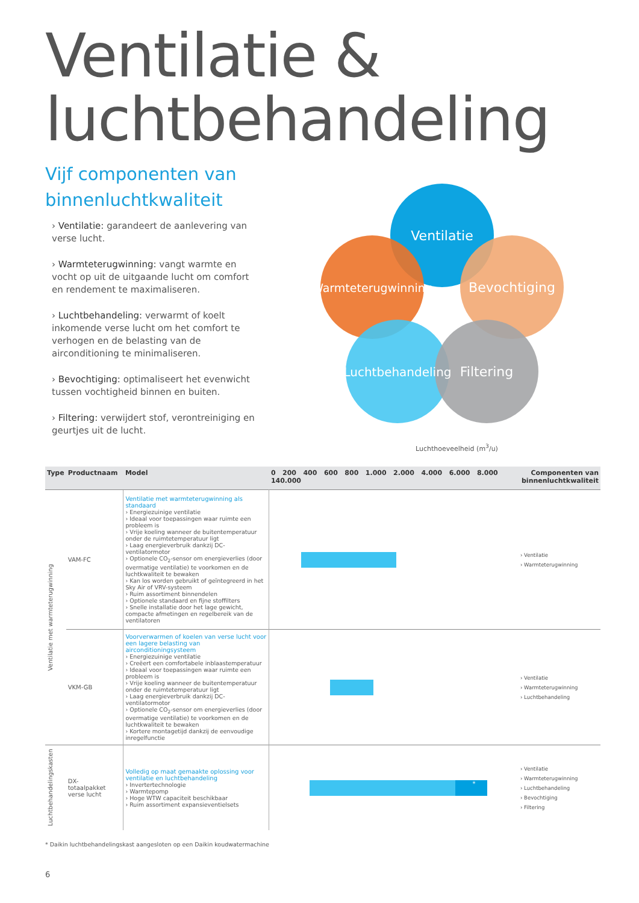Ventilatie &
luchtbehandeling
Vijf componenten van
binnenluchtkwaliteit
› Ventilatie: garandeert de aanlevering van verse lucht.
› Warmteterugwinning: vangt warmte en vocht op uit de uitgaande lucht om comfort en rendement te maximaliseren.
› Luchtbehandeling: verwarmt of koelt inkomende verse lucht om het comfort te verhogen en de belasting van de airconditioning te minimaliseren.
› Bevochtiging: optimaliseert het evenwicht tussen vochtigheid binnen en buiten.
› Filtering: verwijdert stof, verontreiniging en geurtjes uit de lucht.
Ventilatie
Warmteterugwinning
Bevochtiging
Luchtbehandeling
Filtering
Luchthoeveelheid (m<sup>3</sup>/u)
| Type | Productnaam | | Model | 0 200 400 600 800 1.000 2.000 4.000 6.000 8.000 140.000 | Componenten van binnenluchtkwaliteit |
| --- | --- | --- | --- | --- | --- |
| Ventilatie met warmteterugwinning | VAM-FC | | Ventilatie met warmteterugwinning als standaard › Energiezuinige ventilatie › Ideaal voor toepassingen waar ruimte een probleem is › Vrije koeling wanneer de buitentemperatuur onder de ruimtetemperatuur ligt › Laag energieverbruik dankzij DC-ventilatormotor › Optionele CO<sub>2</sub>-sensor om energieverlies (door overmatige ventilatie) te voorkomen en de luchtkwaliteit te bewaken › Kan los worden gebruikt of geïntegreerd in het Sky Air of VRV-systeem › Ruim assortiment binnendelen › Optionele standaard en fijne stoffilters › Snelle installatie door het lage gewicht, compacte afmetingen en regelbereik van de ventilatoren | | › Ventilatie › Warmteterugwinning |
| | VKM-GB | | Voorverwarmen of koelen van verse lucht voor een lagere belasting van airconditioningsysteem › Energiezuinige ventilatie › Creëert een comfortabele inblaastemperatuur › Ideaal voor toepassingen waar ruimte een probleem is › Vrije koeling wanneer de buitentemperatuur onder de ruimtetemperatuur ligt › Laag energieverbruik dankzij DC- ventilatormotor › Optionele CO<sub>2</sub>-sensor om energieverlies (door overmatige ventilatie) te voorkomen en de luchtkwaliteit te bewaken › Kortere montagetijd dankzij de eenvoudige inregelfunctie | | › Ventilatie › Warmteterugwinning › Luchtbehandeling |
| Luchtbehandelingskasten | DX- totaalpakket verse lucht | | Volledig op maat gemaakte oplossing voor ventilatie en luchtbehandeling › Invertertechnologie › Warmtepomp › Hoge WTW capaciteit beschikbaar › Ruim assortiment expansieventielsets | * | › Ventilatie › Warmteterugwinning › Luchtbehandeling › Bevochtiging › Filtering |
* Daikin luchtbehandelingskast aangesloten op een Daikin koudwatermachine
6